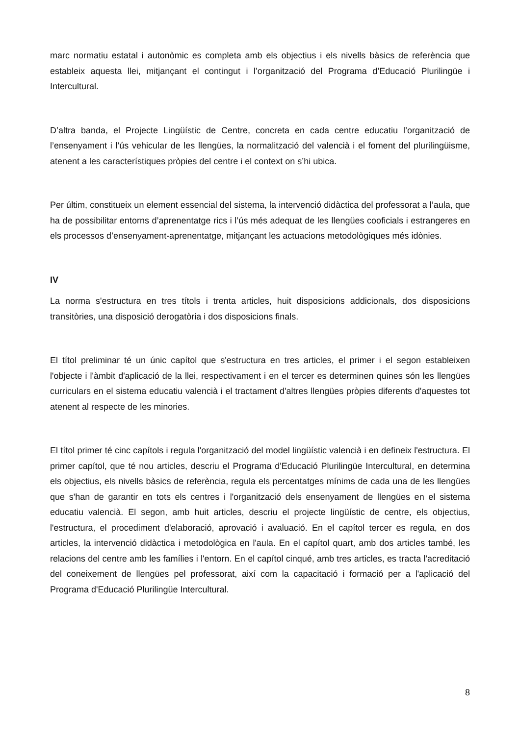marc normatiu estatal i autonòmic es completa amb els objectius i els nivells bàsics de referència que estableix aquesta llei, mitjançant el contingut i l’organització del Programa d’Educació Plurilingüe i Intercultural.
D’altra banda, el Projecte Lingüístic de Centre, concreta en cada centre educatiu l’organització de l’ensenyament i l’ús vehicular de les llengües, la normalització del valencià i el foment del plurilingüisme, atenent a les característiques pròpies del centre i el context on s’hi ubica.
Per últim, constitueix un element essencial del sistema, la intervenció didàctica del professorat a l’aula, que ha de possibilitar entorns d’aprenentatge rics i l’ús més adequat de les llengües cooficials i estrangeres en els processos d’ensenyament-aprenentatge, mitjançant les actuacions metodològiques més idònies.
IV
La norma s'estructura en tres títols i trenta articles, huit disposicions addicionals, dos disposicions transitòries, una disposició derogatòria i dos disposicions finals.
El títol preliminar té un únic capítol que s'estructura en tres articles, el primer i el segon estableixen l'objecte i l'àmbit d'aplicació de la llei, respectivament i en el tercer es determinen quines són les llengües curriculars en el sistema educatiu valencià i el tractament d'altres llengües pròpies diferents d'aquestes tot atenent al respecte de les minories.
El títol primer té cinc capítols i regula l'organització del model lingüístic valencià i en defineix l'estructura. El primer capítol, que té nou articles, descriu el Programa d'Educació Plurilingüe Intercultural, en determina els objectius, els nivells bàsics de referència, regula els percentatges mínims de cada una de les llengües que s'han de garantir en tots els centres i l'organització dels ensenyament de llengües en el sistema educatiu valencià. El segon, amb huit articles, descriu el projecte lingüístic de centre, els objectius, l'estructura, el procediment d'elaboració, aprovació i avaluació. En el capítol tercer es regula, en dos articles, la intervenció didàctica i metodològica en l'aula. En el capítol quart, amb dos articles també, les relacions del centre amb les famílies i l'entorn. En el capítol cinqué, amb tres articles, es tracta l'acreditació del coneixement de llengües pel professorat, així com la capacitació i formació per a l'aplicació del Programa d'Educació Plurilingüe Intercultural.
8